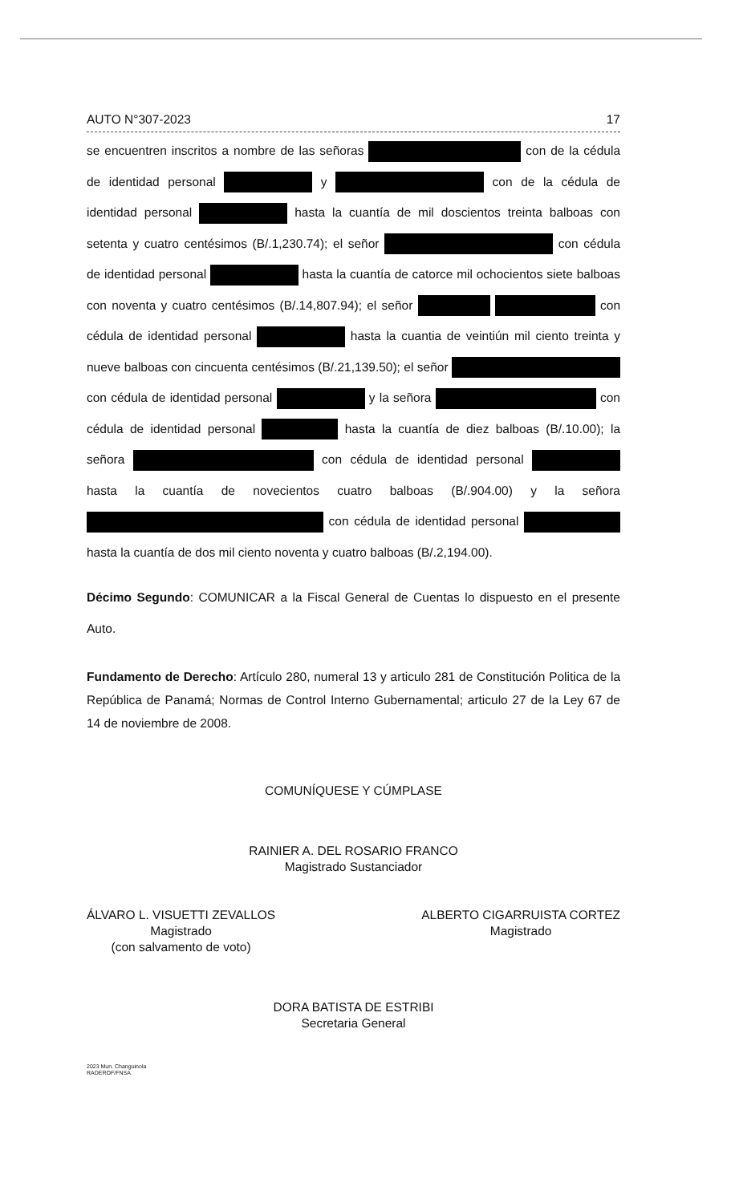AUTO N°307-2023 17
se encuentren inscritos a nombre de las señoras con de la cédula de identidad personal y con de la cédula de identidad personal hasta la cuantía de mil doscientos treinta balboas con setenta y cuatro centésimos (B/.1,230.74); el señor con cédula de identidad personal hasta la cuantía de catorce mil ochocientos siete balboas con noventa y cuatro centésimos (B/.14,807.94); el señor con cédula de identidad personal hasta la cuantia de veintiún mil ciento treinta y nueve balboas con cincuenta centésimos (B/.21,139.50); el señor con cédula de identidad personal y la señora con cédula de identidad personal hasta la cuantía de diez balboas (B/.10.00); la señora con cédula de identidad personal hasta la cuantía de novecientos cuatro balboas (B/.904.00) y la señora con cédula de identidad personal hasta la cuantía de dos mil ciento noventa y cuatro balboas (B/.2,194.00).
Décimo Segundo: COMUNICAR a la Fiscal General de Cuentas lo dispuesto en el presente Auto.
Fundamento de Derecho: Artículo 280, numeral 13 y articulo 281 de Constitución Politica de la República de Panamá; Normas de Control Interno Gubernamental; articulo 27 de la Ley 67 de 14 de noviembre de 2008.
COMUNÍQUESE Y CÚMPLASE
RAINIER A. DEL ROSARIO FRANCO
Magistrado Sustanciador
ÁLVARO L. VISUETTI ZEVALLOS
Magistrado
(con salvamento de voto)
ALBERTO CIGARRUISTA CORTEZ
Magistrado
DORA BATISTA DE ESTRIBI
Secretaria General
2023 Mun. Changuinola
RADEROF/FNSA